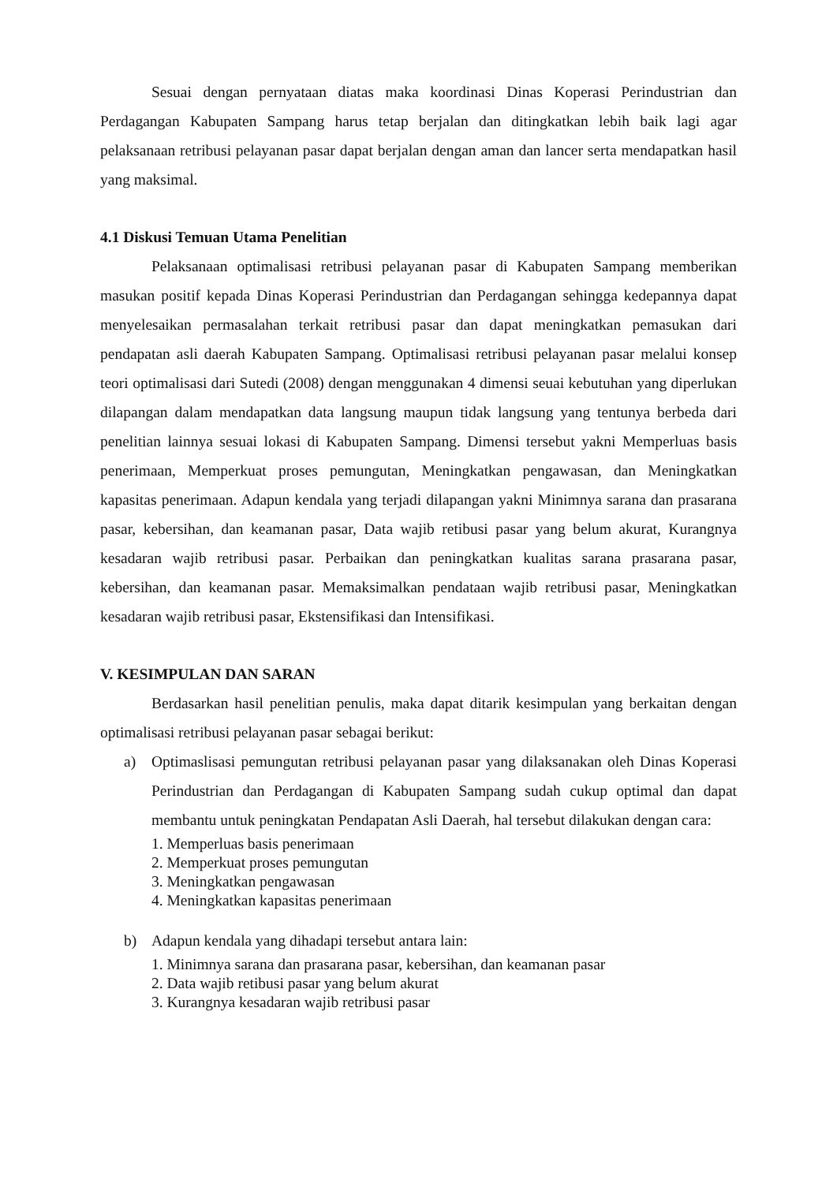Sesuai dengan pernyataan diatas maka koordinasi Dinas Koperasi Perindustrian dan Perdagangan Kabupaten Sampang harus tetap berjalan dan ditingkatkan lebih baik lagi agar pelaksanaan retribusi pelayanan pasar dapat berjalan dengan aman dan lancer serta mendapatkan hasil yang maksimal.
4.1 Diskusi Temuan Utama Penelitian
Pelaksanaan optimalisasi retribusi pelayanan pasar di Kabupaten Sampang memberikan masukan positif kepada Dinas Koperasi Perindustrian dan Perdagangan sehingga kedepannya dapat menyelesaikan permasalahan terkait retribusi pasar dan dapat meningkatkan pemasukan dari pendapatan asli daerah Kabupaten Sampang. Optimalisasi retribusi pelayanan pasar melalui konsep teori optimalisasi dari Sutedi (2008) dengan menggunakan 4 dimensi seuai kebutuhan yang diperlukan dilapangan dalam mendapatkan data langsung maupun tidak langsung yang tentunya berbeda dari penelitian lainnya sesuai lokasi di Kabupaten Sampang. Dimensi tersebut yakni Memperluas basis penerimaan, Memperkuat proses pemungutan, Meningkatkan pengawasan, dan Meningkatkan kapasitas penerimaan. Adapun kendala yang terjadi dilapangan yakni Minimnya sarana dan prasarana pasar, kebersihan, dan keamanan pasar, Data wajib retibusi pasar yang belum akurat, Kurangnya kesadaran wajib retribusi pasar. Perbaikan dan peningkatkan kualitas sarana prasarana pasar, kebersihan, dan keamanan pasar. Memaksimalkan pendataan wajib retribusi pasar, Meningkatkan kesadaran wajib retribusi pasar, Ekstensifikasi dan Intensifikasi.
V. KESIMPULAN DAN SARAN
Berdasarkan hasil penelitian penulis, maka dapat ditarik kesimpulan yang berkaitan dengan optimalisasi retribusi pelayanan pasar sebagai berikut:
a) Optimaslisasi pemungutan retribusi pelayanan pasar yang dilaksanakan oleh Dinas Koperasi Perindustrian dan Perdagangan di Kabupaten Sampang sudah cukup optimal dan dapat membantu untuk peningkatan Pendapatan Asli Daerah, hal tersebut dilakukan dengan cara:
1. Memperluas basis penerimaan
2. Memperkuat proses pemungutan
3. Meningkatkan pengawasan
4. Meningkatkan kapasitas penerimaan
b) Adapun kendala yang dihadapi tersebut antara lain:
1. Minimnya sarana dan prasarana pasar, kebersihan, dan keamanan pasar
2. Data wajib retibusi pasar yang belum akurat
3. Kurangnya kesadaran wajib retribusi pasar